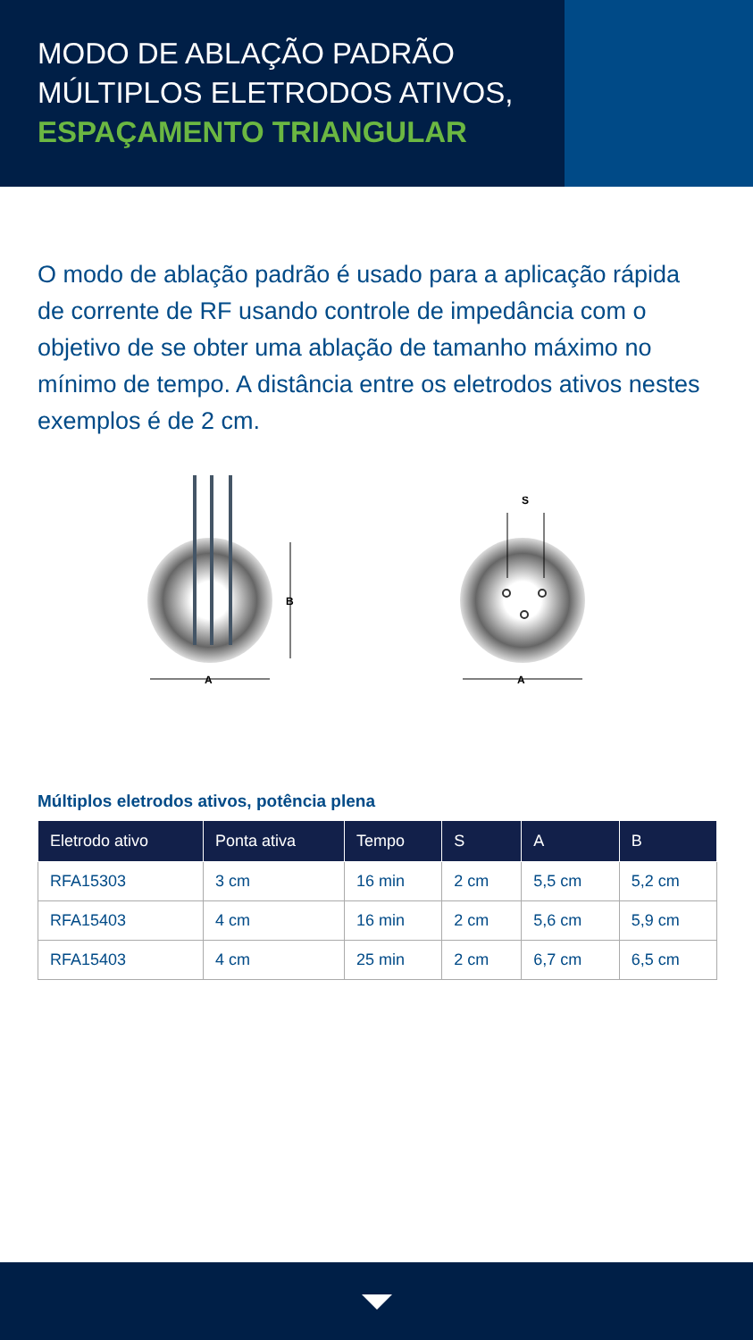MODO DE ABLAÇÃO PADRÃO MÚLTIPLOS ELETRODOS ATIVOS, ESPAÇAMENTO TRIANGULAR
O modo de ablação padrão é usado para a aplicação rápida de corrente de RF usando controle de impedância com o objetivo de se obter uma ablação de tamanho máximo no mínimo de tempo. A distância entre os eletrodos ativos nestes exemplos é de 2 cm.
B
A
S
A
Múltiplos eletrodos ativos, potência plena
| Eletrodo ativo | Ponta ativa | Tempo | S | A | B |
| --- | --- | --- | --- | --- | --- |
| RFA15303 | 3 cm | 16 min | 2 cm | 5,5 cm | 5,2 cm |
| RFA15403 | 4 cm | 16 min | 2 cm | 5,6 cm | 5,9 cm |
| RFA15403 | 4 cm | 25 min | 2 cm | 6,7 cm | 6,5 cm |